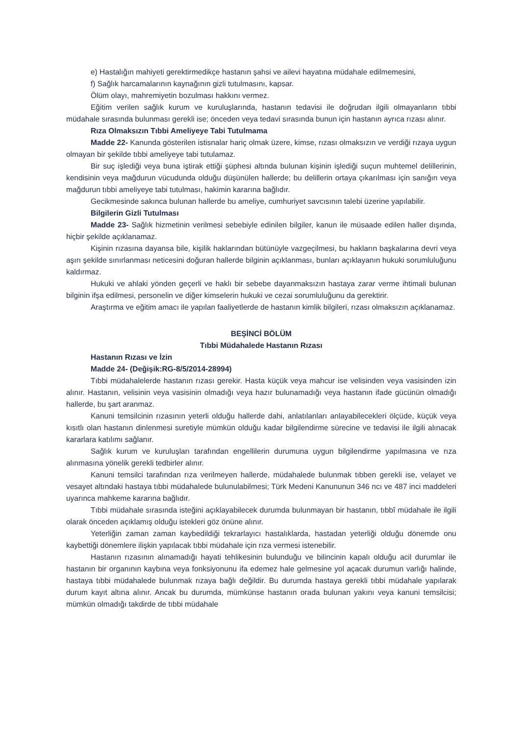e) Hastalığın mahiyeti gerektirmedikçe hastanın şahsi ve ailevi hayatına müdahale edilmemesini,
f) Sağlık harcamalarının kaynağının gizli tutulmasını, kapsar.
Ölüm olayı, mahremiyetin bozulması hakkını vermez.
Eğitim verilen sağlık kurum ve kuruluşlarında, hastanın tedavisi ile doğrudan ilgili olmayanların tıbbi müdahale sırasında bulunması gerekli ise; önceden veya tedavi sırasında bunun için hastanın ayrıca rızası alınır.
Rıza Olmaksızın Tıbbi Ameliyeye Tabi Tutulmama
Madde 22- Kanunda gösterilen istisnalar hariç olmak üzere, kimse, rızası olmaksızın ve verdiği rızaya uygun olmayan bir şekilde tıbbi ameliyeye tabi tutulamaz.
Bir suç işlediği veya buna iştirak ettiği şüphesi altında bulunan kişinin işlediği suçun muhtemel delillerinin, kendisinin veya mağdurun vücudunda olduğu düşünülen hallerde; bu delillerin ortaya çıkarılması için sanığın veya mağdurun tıbbi ameliyeye tabi tutulması, hakimin kararına bağlıdır.
Gecikmesinde sakınca bulunan hallerde bu ameliye, cumhuriyet savcısının talebi üzerine yapılabilir.
Bilgilerin Gizli Tutulması
Madde 23- Sağlık hizmetinin verilmesi sebebiyle edinilen bilgiler, kanun ile müsaade edilen haller dışında, hiçbir şekilde açıklanamaz.
Kişinin rızasına dayansa bile, kişilik haklarından bütünüyle vazgeçilmesi, bu hakların başkalarına devri veya aşırı şekilde sınırlanması neticesini doğuran hallerde bilginin açıklanması, bunları açıklayanın hukuki sorumluluğunu kaldırmaz.
Hukuki ve ahlaki yönden geçerli ve haklı bir sebebe dayanmaksızın hastaya zarar verme ihtimali bulunan bilginin ifşa edilmesi, personelin ve diğer kimselerin hukuki ve cezai sorumluluğunu da gerektirir.
Araştırma ve eğitim amacı ile yapılan faaliyetlerde de hastanın kimlik bilgileri, rızası olmaksızın açıklanamaz.
BEŞİNCİ BÖLÜM
Tıbbi Müdahalede Hastanın Rızası
Hastanın Rızası ve İzin
Madde 24- (Değişik:RG-8/5/2014-28994)
Tıbbi müdahalelerde hastanın rızası gerekir. Hasta küçük veya mahcur ise velisinden veya vasisinden izin alınır. Hastanın, velisinin veya vasisinin olmadığı veya hazır bulunamadığı veya hastanın ifade gücünün olmadığı hallerde, bu şart aranmaz.
Kanuni temsilcinin rızasının yeterli olduğu hallerde dahi, anlatılanları anlayabilecekleri ölçüde, küçük veya kısıtlı olan hastanın dinlenmesi suretiyle mümkün olduğu kadar bilgilendirme sürecine ve tedavisi ile ilgili alınacak kararlara katılımı sağlanır.
Sağlık kurum ve kuruluşları tarafından engellilerin durumuna uygun bilgilendirme yapılmasına ve rıza alınmasına yönelik gerekli tedbirler alınır.
Kanuni temsilci tarafından rıza verilmeyen hallerde, müdahalede bulunmak tıbben gerekli ise, velayet ve vesayet altındaki hastaya tıbbi müdahalede bulunulabilmesi; Türk Medeni Kanununun 346 ncı ve 487 inci maddeleri uyarınca mahkeme kararına bağlıdır.
Tıbbi müdahale sırasında isteğini açıklayabilecek durumda bulunmayan bir hastanın, tıbbî müdahale ile ilgili olarak önceden açıklamış olduğu istekleri göz önüne alınır.
Yeterliğin zaman zaman kaybedildiği tekrarlayıcı hastalıklarda, hastadan yeterliği olduğu dönemde onu kaybettiği dönemlere ilişkin yapılacak tıbbi müdahale için rıza vermesi istenebilir.
Hastanın rızasının alınamadığı hayati tehlikesinin bulunduğu ve bilincinin kapalı olduğu acil durumlar ile hastanın bir organının kaybına veya fonksiyonunu ifa edemez hale gelmesine yol açacak durumun varlığı halinde, hastaya tıbbi müdahalede bulunmak rızaya bağlı değildir. Bu durumda hastaya gerekli tıbbi müdahale yapılarak durum kayıt altına alınır. Ancak bu durumda, mümkünse hastanın orada bulunan yakını veya kanuni temsilcisi; mümkün olmadığı takdirde de tıbbi müdahale